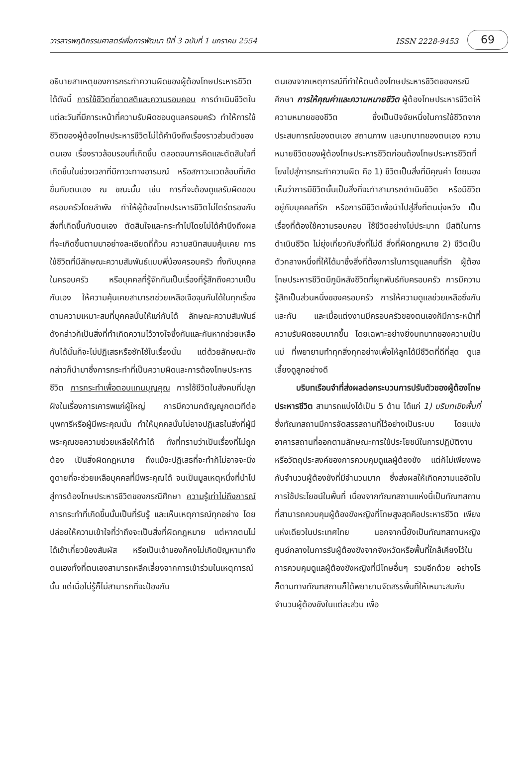วารสารพฤติกรรมศาสตร์เพื่อการพัฒนา ปีที่ 3 ฉบับที่ 1 มกราคม 2554 ISSN 2228-9453 69
อธิบายสาเหตุของการกระทำความผิดของผู้ต้องโทษประหารชีวิต ได้ดังนี้ การใช้ชีวิตที่ขาดสติและความรอบคอบ การดำเนินชีวิตในแต่ละวันที่มีภาระหน้าที่ความรับผิดชอบดูแลครอบครัว ทำให้การใช้ชีวิตของผู้ต้องโทษประหารชีวิตไม่ได้คำนึงถึงเรื่องราวส่วนตัวของตนเอง เรื่องราวล้อมรอบที่เกิดขึ้น ตลอดจนการคิดและตัดสินใจที่เกิดขึ้นในช่วงเวลาที่มีภาวะทางอารมณ์ หรือสภาวะแวดล้อมที่เกิดขึ้นกับตนเอง ณ ขณะนั้น เช่น การที่จะต้องดูแลรับผิดชอบครอบครัวโดยลำพัง ทำให้ผู้ต้องโทษประหารชีวิตไม่ไตร่ตรองกับสิ่งที่เกิดขึ้นกับตนเอง ตัดสินใจและกระทำไปโดยไม่ได้คำนึงถึงผลที่จะเกิดขึ้นตามมาอย่างละเอียดถี่ถ้วน ความสนิทสนมคุ้นเคย การใช้ชีวิตที่มีลักษณะความสัมพันธ์แบบพี่น้องครอบครัว ทั้งกับบุคคลในครอบครัว หรือบุคคลที่รู้จักกันเป็นเรื่องที่รู้สึกถึงความเป็นกันเอง ให้ความคุ้นเคยสามารถช่วยเหลือเจือจุนกันได้ในทุกเรื่องตามความเหมาะสมที่บุคคลนั้นให้แก่กันได้ ลักษณะความสัมพันธ์ดังกล่าวก็เป็นสิ่งที่ทำเกิดความไว้วางใจซึ่งกันและกันหากช่วยเหลือกันได้นั้นก็จะไม่ปฏิเสธหรือซักไซ้ในเรื่องนั้น แต่ด้วยลักษณะดังกล่าวก็นำมาซึ่งการกระทำที่เป็นความผิดและการต้องโทษประหารชีวิต การกระทำเพื่อตอบแทนบุญคุณ การใช้ชีวิตในสังคมที่ปลูกฝังในเรื่องการเคารพแก่ผู้ใหญ่ การมีความกตัญญูกตเวทีต่อบุพการีหรือผู้มีพระคุณนั้น ทำให้บุคคลนั้นไม่อาจปฏิเสธในสิ่งที่ผู้มีพระคุณขอความช่วยเหลือให้ทำได้ ทั้งที่ทราบว่าเป็นเรื่องที่ไม่ถูกต้อง เป็นสิ่งผิดกฎหมาย ถึงแม้จะปฏิเสธที่จะทำก็ไม่อาจจะนิ่งดูดายที่จะช่วยเหลือบุคคลที่มีพระคุณได้ จนเป็นมูลเหตุหนึ่งที่นำไปสู่การต้องโทษประหารชีวิตของกรณีศึกษา ความรู้เท่าไม่ถึงการณ์ การกระทำที่เกิดขึ้นนั้นเป็นที่รับรู้ และเห็นเหตุการณ์ทุกอย่าง โดยปล่อยให้ความเข้าใจที่ว่าถึงจะเป็นสิ่งที่ผิดกฎหมาย แต่หากตนไม่ได้เข้าเกี่ยวข้องสัมผัส หรือเป็นเจ้าของก็คงไม่เกิดปัญหามาถึงตนเองทั้งที่ตนเองสามารถหลีกเลี่ยงจากการเข้าร่วมในเหตุการณ์นั้น แต่เมื่อไม่รู้ก็ไม่สามารถที่จะป้องกัน
ตนเองจากเหตุการณ์ที่ทำให้ตนต้องโทษประหารชีวิตของกรณีศึกษา การให้คุณค่าและความหมายชีวิต ผู้ต้องโทษประหารชีวิตให้ความหมายของชีวิต ซึ่งเป็นปัจจัยหนึ่งในการใช้ชีวิตจากประสบการณ์ของตนเอง สถานภาพ และบทบาทของตนเอง ความหมายชีวิตของผู้ต้องโทษประหารชีวิตก่อนต้องโทษประหารชีวิตที่โยงไปสู่การกระทำความผิด คือ 1) ชีวิตเป็นสิ่งที่มีคุณค่า โดยมองเห็นว่าการมีชีวิตนั้นเป็นสิ่งที่จะทำสามารถดำเนินชีวิต หรือมีชีวิตอยู่กับบุคคลที่รัก หรือการมีชีวิตเพื่อนำไปสู่สิ่งที่ตนมุ่งหวัง เป็นเรื่องที่ต้องใช้ความรอบคอบ ใช้ชีวิตอย่างไม่ประมาท มีสติในการดำเนินชีวิต ไม่ยุ่งเกี่ยวกับสิ่งที่ไม่ดี สิ่งที่ผิดกฎหมาย 2) ชีวิตเป็นตัวกลางหนึ่งที่ให้ได้มาซึ่งสิ่งที่ต้องการในการดูแลคนที่รัก ผู้ต้องโทษประหารชีวิตมีภูมิหลังชีวิตที่ผูกพันธ์กับครอบครัว การมีความรู้สึกเป็นส่วนหนึ่งของครอบครัว การให้ความดูแลช่วยเหลือซึ่งกันและกัน และเมื่อแต่งงานมีครอบครัวของตนเองก็มีภาระหน้าที่ความรับผิดชอบมากขึ้น โดยเฉพาะอย่างยิ่งบทบาทของความเป็นแม่ ที่พยายามทำทุกสิ่งทุกอย่างเพื่อให้ลูกได้มีชีวิตที่ดีที่สุด ดูแลเลี้ยงดูลูกอย่างดี
บริบทเรือนจำที่ส่งผลต่อกระบวนการปรับตัวของผู้ต้องโทษประหารชีวิต สามารถแบ่งได้เป็น 5 ด้าน ได้แก่ 1) บริบทเชิงพื้นที่ ซึ่งทัณฑสถานมีการจัดสรรสถานที่ไว้อย่างเป็นระบบ โดยแบ่งอาคารสถานที่ออกตามลักษณะการใช้ประโยชน์ในการปฏิบัติงาน หรือวัตถุประสงค์ของการควบคุมดูแลผู้ต้องขัง แต่ก็ไม่เพียงพอกับจำนวนผู้ต้องขังที่มีจำนวนมาก ซึ่งส่งผลให้เกิดความแออัดในการใช้ประโยชน์ในพื้นที่ เนื่องจากทัณฑสถานแห่งนี้เป็นทัณฑสถานที่สามารถควบคุมผู้ต้องขังหญิงที่โทษสูงสุดคือประหารชีวิต เพียงแห่งเดียวในประเทศไทย นอกจากนี้ยังเป็นทัณฑสถานหญิงศูนย์กลางในการรับผู้ต้องขังจากจังหวัดหรือพื้นที่ใกล้เคียงไว้ในการควบคุมดูแลผู้ต้องขังหญิงที่มีโทษอื่นๆ รวมอีกด้วย อย่างไรก็ตามทางทัณฑสถานก็ได้พยายามจัดสรรพื้นที่ให้เหมาะสมกับจำนวนผู้ต้องขังในแต่ละส่วน เพื่อ